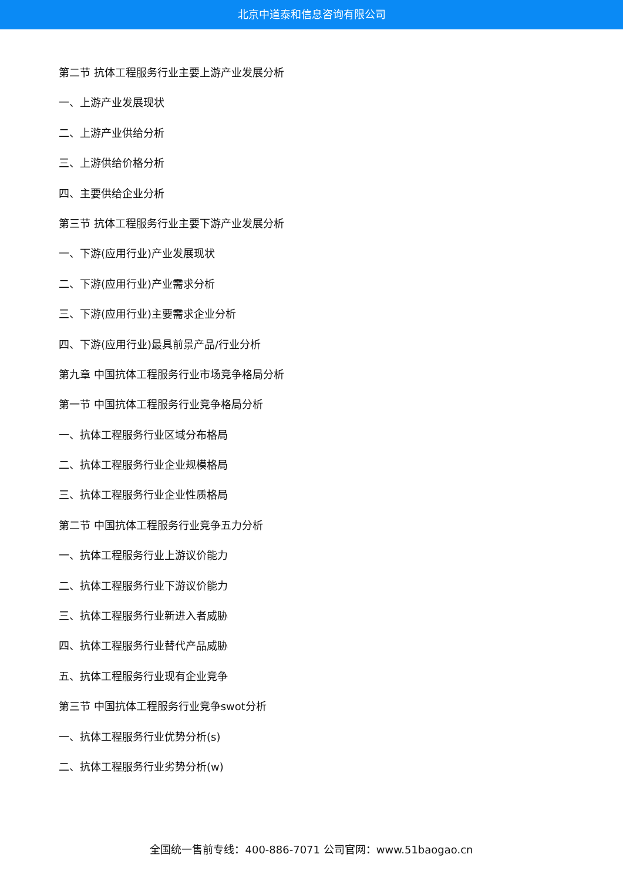北京中道泰和信息咨询有限公司
第二节 抗体工程服务行业主要上游产业发展分析
一、上游产业发展现状
二、上游产业供给分析
三、上游供给价格分析
四、主要供给企业分析
第三节 抗体工程服务行业主要下游产业发展分析
一、下游(应用行业)产业发展现状
二、下游(应用行业)产业需求分析
三、下游(应用行业)主要需求企业分析
四、下游(应用行业)最具前景产品/行业分析
第九章 中国抗体工程服务行业市场竞争格局分析
第一节 中国抗体工程服务行业竞争格局分析
一、抗体工程服务行业区域分布格局
二、抗体工程服务行业企业规模格局
三、抗体工程服务行业企业性质格局
第二节 中国抗体工程服务行业竞争五力分析
一、抗体工程服务行业上游议价能力
二、抗体工程服务行业下游议价能力
三、抗体工程服务行业新进入者威胁
四、抗体工程服务行业替代产品威胁
五、抗体工程服务行业现有企业竞争
第三节 中国抗体工程服务行业竞争swot分析
一、抗体工程服务行业优势分析(s)
二、抗体工程服务行业劣势分析(w)
全国统一售前专线：400-886-7071 公司官网：www.51baogao.cn